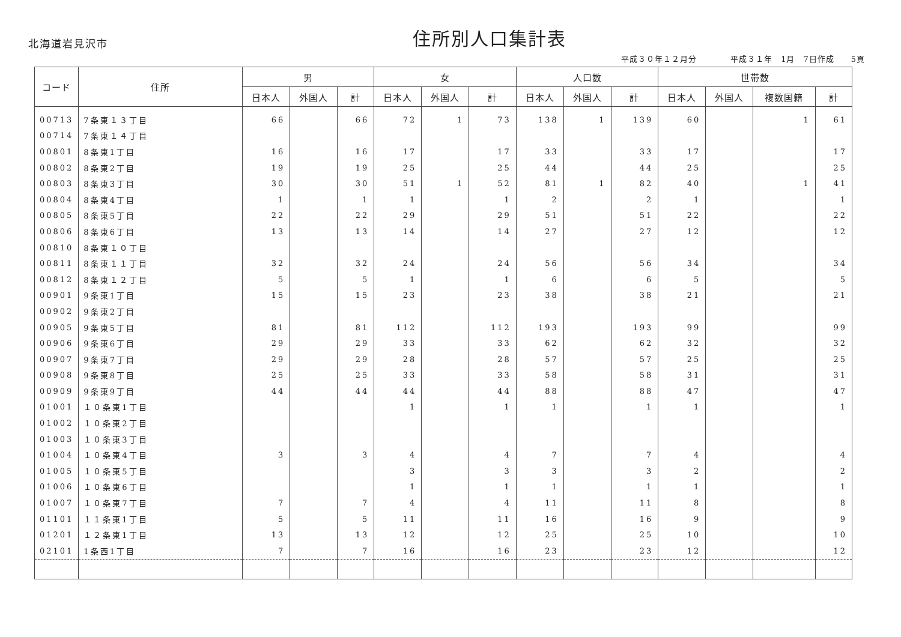北海道岩見沢市
住所別人口集計表
平成３０年１２月分　　　　平成３１年　1月　7日作成　　5頁
| コード | 住所 | 男 | | | 女 | | | 人口数 | | | 世帯数 | | | |
| --- | --- | --- | --- | --- | --- | --- | --- | --- | --- | --- | --- | --- | --- | --- |
| | | 日本人 | 外国人 | 計 | 日本人 | 外国人 | 計 | 日本人 | 外国人 | 計 | 日本人 | 外国人 | 複数国籍 | 計 |
| 00713 | 7条東１３丁目 | 66 | | 66 | 72 | 1 | 73 | 138 | 1 | 139 | 60 | | 1 | 61 |
| 00714 | 7条東１４丁目 | | | | | | | | | | | | | |
| 00801 | 8条東1丁目 | 16 | | 16 | 17 | | 17 | 33 | | 33 | 17 | | | 17 |
| 00802 | 8条東2丁目 | 19 | | 19 | 25 | | 25 | 44 | | 44 | 25 | | | 25 |
| 00803 | 8条東3丁目 | 30 | | 30 | 51 | 1 | 52 | 81 | 1 | 82 | 40 | | 1 | 41 |
| 00804 | 8条東4丁目 | 1 | | 1 | 1 | | 1 | 2 | | 2 | 1 | | | 1 |
| 00805 | 8条東5丁目 | 22 | | 22 | 29 | | 29 | 51 | | 51 | 22 | | | 22 |
| 00806 | 8条東6丁目 | 13 | | 13 | 14 | | 14 | 27 | | 27 | 12 | | | 12 |
| 00810 | 8条東１０丁目 | | | | | | | | | | | | | |
| 00811 | 8条東１１丁目 | 32 | | 32 | 24 | | 24 | 56 | | 56 | 34 | | | 34 |
| 00812 | 8条東１２丁目 | 5 | | 5 | 1 | | 1 | 6 | | 6 | 5 | | | 5 |
| 00901 | 9条東1丁目 | 15 | | 15 | 23 | | 23 | 38 | | 38 | 21 | | | 21 |
| 00902 | 9条東2丁目 | | | | | | | | | | | | | |
| 00905 | 9条東5丁目 | 81 | | 81 | 112 | | 112 | 193 | | 193 | 99 | | | 99 |
| 00906 | 9条東6丁目 | 29 | | 29 | 33 | | 33 | 62 | | 62 | 32 | | | 32 |
| 00907 | 9条東7丁目 | 29 | | 29 | 28 | | 28 | 57 | | 57 | 25 | | | 25 |
| 00908 | 9条東8丁目 | 25 | | 25 | 33 | | 33 | 58 | | 58 | 31 | | | 31 |
| 00909 | 9条東9丁目 | 44 | | 44 | 44 | | 44 | 88 | | 88 | 47 | | | 47 |
| 01001 | １０条東1丁目 | | | | 1 | | 1 | 1 | | 1 | 1 | | | 1 |
| 01002 | １０条東2丁目 | | | | | | | | | | | | | |
| 01003 | １０条東3丁目 | | | | | | | | | | | | | |
| 01004 | １０条東4丁目 | 3 | | 3 | 4 | | 4 | 7 | | 7 | 4 | | | 4 |
| 01005 | １０条東5丁目 | | | | 3 | | 3 | 3 | | 3 | 2 | | | 2 |
| 01006 | １０条東6丁目 | | | | 1 | | 1 | 1 | | 1 | 1 | | | 1 |
| 01007 | １０条東7丁目 | 7 | | 7 | 4 | | 4 | 11 | | 11 | 8 | | | 8 |
| 01101 | １１条東1丁目 | 5 | | 5 | 11 | | 11 | 16 | | 16 | 9 | | | 9 |
| 01201 | １２条東1丁目 | 13 | | 13 | 12 | | 12 | 25 | | 25 | 10 | | | 10 |
| 02101 | 1条西1丁目 | 7 | | 7 | 16 | | 16 | 23 | | 23 | 12 | | | 12 |